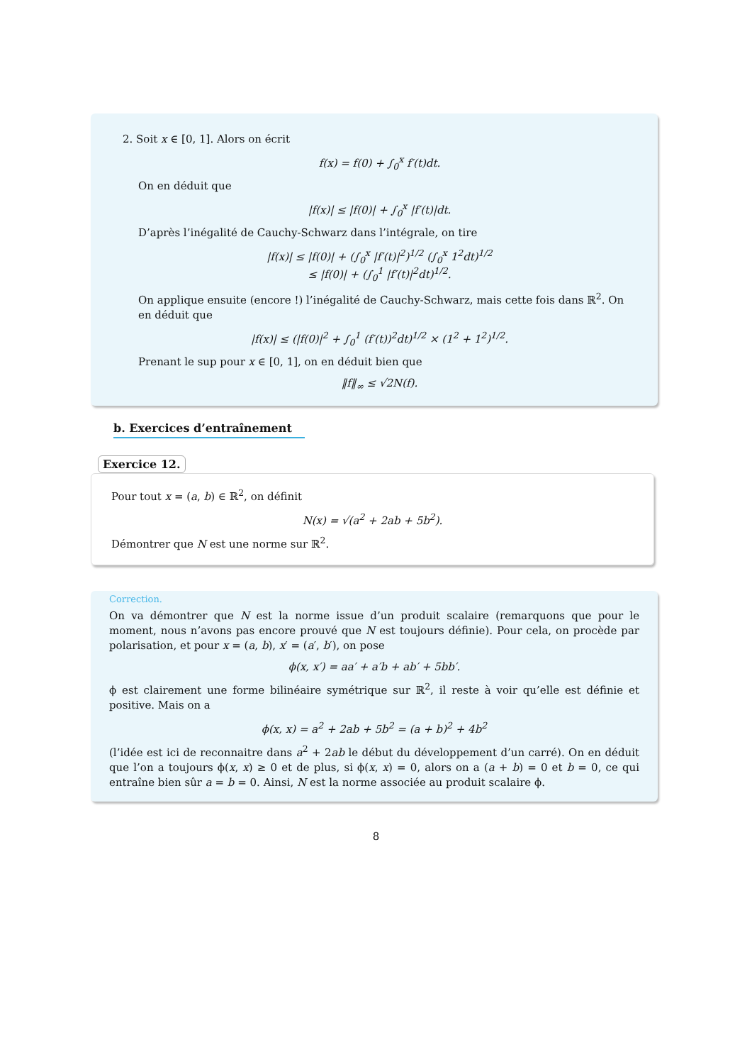2. Soit x ∈ [0, 1]. Alors on écrit
f(x) = f(0) + ∫<sub>0</sub><sup>x</sup> f′(t)dt.
On en déduit que
|f(x)| ≤ |f(0)| + ∫<sub>0</sub><sup>x</sup> |f′(t)|dt.
D’après l’inégalité de Cauchy-Schwarz dans l’intégrale, on tire
|f(x)| ≤ |f(0)| + (∫<sub>0</sub><sup>x</sup> |f′(t)|<sup>2</sup>)<sup>1/2</sup> (∫<sub>0</sub><sup>x</sup> 1<sup>2</sup>dt)<sup>1/2</sup>
≤ |f(0)| + (∫<sub>0</sub><sup>1</sup> |f′(t)|<sup>2</sup>dt)<sup>1/2</sup>.
On applique ensuite (encore !) l’inégalité de Cauchy-Schwarz, mais cette fois dans ℝ<sup>2</sup>. On en déduit que
|f(x)| ≤ (|f(0)|<sup>2</sup> + ∫<sub>0</sub><sup>1</sup> (f′(t))<sup>2</sup>dt)<sup>1/2</sup> × (1<sup>2</sup> + 1<sup>2</sup>)<sup>1/2</sup>.
Prenant le sup pour x ∈ [0, 1], on en déduit bien que
‖f‖<sub>∞</sub> ≤ √2N(f).
b. Exercices d’entraînement
Exercice 12.
Pour tout x = (a, b) ∈ ℝ<sup>2</sup>, on définit
N(x) = √(a<sup>2</sup> + 2ab + 5b<sup>2</sup>).
Démontrer que N est une norme sur ℝ<sup>2</sup>.
Correction.
On va démontrer que N est la norme issue d’un produit scalaire (remarquons que pour le moment, nous n’avons pas encore prouvé que N est toujours définie). Pour cela, on procède par polarisation, et pour x = (a, b), x′ = (a′, b′), on pose
ϕ(x, x′) = aa′ + a′b + ab′ + 5bb′.
ϕ est clairement une forme bilinéaire symétrique sur ℝ<sup>2</sup>, il reste à voir qu’elle est définie et positive. Mais on a
ϕ(x, x) = a<sup>2</sup> + 2ab + 5b<sup>2</sup> = (a + b)<sup>2</sup> + 4b<sup>2</sup>
(l’idée est ici de reconnaitre dans a<sup>2</sup> + 2ab le début du développement d’un carré). On en déduit que l’on a toujours ϕ(x, x) ≥ 0 et de plus, si ϕ(x, x) = 0, alors on a (a + b) = 0 et b = 0, ce qui entraîne bien sûr a = b = 0. Ainsi, N est la norme associée au produit scalaire ϕ.
8